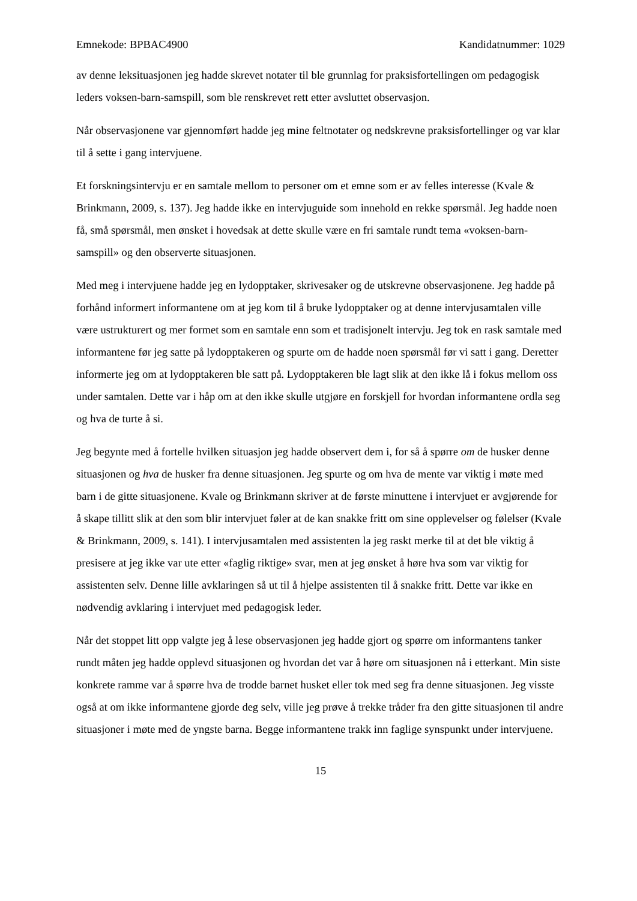Emnekode: BPBAC4900 Kandidatnummer: 1029
av denne leksituasjonen jeg hadde skrevet notater til ble grunnlag for praksisfortellingen om pedagogisk leders voksen-barn-samspill, som ble renskrevet rett etter avsluttet observasjon.
Når observasjonene var gjennomført hadde jeg mine feltnotater og nedskrevne praksisfortellinger og var klar til å sette i gang intervjuene.
Et forskningsintervju er en samtale mellom to personer om et emne som er av felles interesse (Kvale & Brinkmann, 2009, s. 137). Jeg hadde ikke en intervjuguide som innehold en rekke spørsmål. Jeg hadde noen få, små spørsmål, men ønsket i hovedsak at dette skulle være en fri samtale rundt tema «voksen-barn-samspill» og den observerte situasjonen.
Med meg i intervjuene hadde jeg en lydopptaker, skrivesaker og de utskrevne observasjonene. Jeg hadde på forhånd informert informantene om at jeg kom til å bruke lydopptaker og at denne intervjusamtalen ville være ustrukturert og mer formet som en samtale enn som et tradisjonelt intervju. Jeg tok en rask samtale med informantene før jeg satte på lydopptakeren og spurte om de hadde noen spørsmål før vi satt i gang. Deretter informerte jeg om at lydopptakeren ble satt på. Lydopptakeren ble lagt slik at den ikke lå i fokus mellom oss under samtalen. Dette var i håp om at den ikke skulle utgjøre en forskjell for hvordan informantene ordla seg og hva de turte å si.
Jeg begynte med å fortelle hvilken situasjon jeg hadde observert dem i, for så å spørre om de husker denne situasjonen og hva de husker fra denne situasjonen. Jeg spurte og om hva de mente var viktig i møte med barn i de gitte situasjonene. Kvale og Brinkmann skriver at de første minuttene i intervjuet er avgjørende for å skape tillitt slik at den som blir intervjuet føler at de kan snakke fritt om sine opplevelser og følelser (Kvale & Brinkmann, 2009, s. 141). I intervjusamtalen med assistenten la jeg raskt merke til at det ble viktig å presisere at jeg ikke var ute etter «faglig riktige» svar, men at jeg ønsket å høre hva som var viktig for assistenten selv. Denne lille avklaringen så ut til å hjelpe assistenten til å snakke fritt. Dette var ikke en nødvendig avklaring i intervjuet med pedagogisk leder.
Når det stoppet litt opp valgte jeg å lese observasjonen jeg hadde gjort og spørre om informantens tanker rundt måten jeg hadde opplevd situasjonen og hvordan det var å høre om situasjonen nå i etterkant. Min siste konkrete ramme var å spørre hva de trodde barnet husket eller tok med seg fra denne situasjonen. Jeg visste også at om ikke informantene gjorde deg selv, ville jeg prøve å trekke tråder fra den gitte situasjonen til andre situasjoner i møte med de yngste barna. Begge informantene trakk inn faglige synspunkt under intervjuene.
15